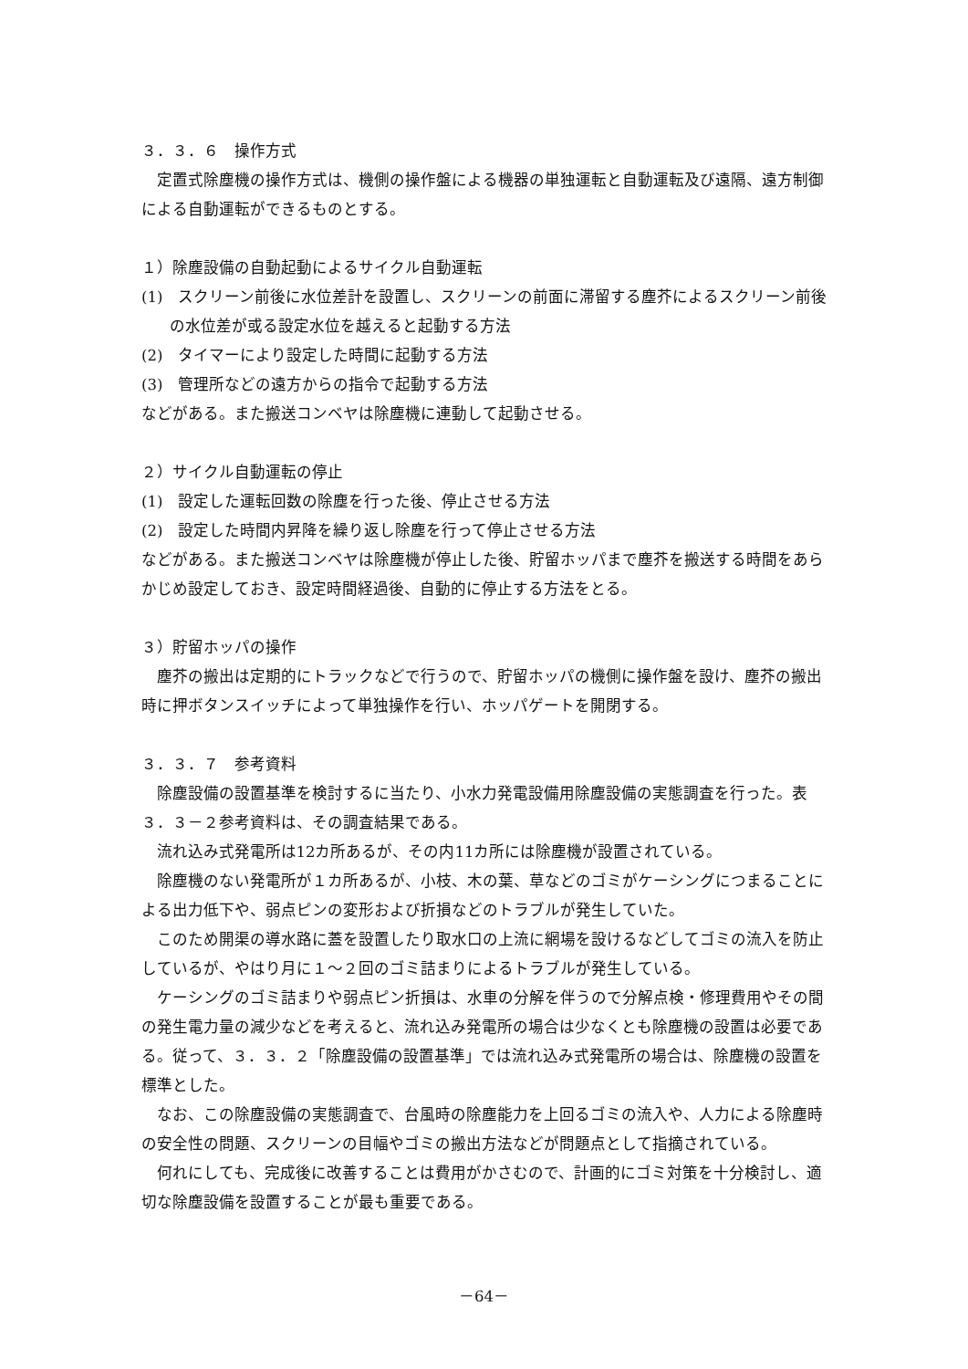３．３．６　操作方式
定置式除塵機の操作方式は、機側の操作盤による機器の単独運転と自動運転及び遠隔、遠方制御による自動運転ができるものとする。
１）除塵設備の自動起動によるサイクル自動運転
(1)　スクリーン前後に水位差計を設置し、スクリーンの前面に滞留する塵芥によるスクリーン前後の水位差が或る設定水位を越えると起動する方法
(2)　タイマーにより設定した時間に起動する方法
(3)　管理所などの遠方からの指令で起動する方法
などがある。また搬送コンベヤは除塵機に連動して起動させる。
２）サイクル自動運転の停止
(1)　設定した運転回数の除塵を行った後、停止させる方法
(2)　設定した時間内昇降を繰り返し除塵を行って停止させる方法
などがある。また搬送コンベヤは除塵機が停止した後、貯留ホッパまで塵芥を搬送する時間をあらかじめ設定しておき、設定時間経過後、自動的に停止する方法をとる。
３）貯留ホッパの操作
塵芥の搬出は定期的にトラックなどで行うので、貯留ホッパの機側に操作盤を設け、塵芥の搬出時に押ボタンスイッチによって単独操作を行い、ホッパゲートを開閉する。
３．３．７　参考資料
除塵設備の設置基準を検討するに当たり、小水力発電設備用除塵設備の実態調査を行った。表３．３－２参考資料は、その調査結果である。
流れ込み式発電所は12カ所あるが、その内11カ所には除塵機が設置されている。
除塵機のない発電所が１カ所あるが、小枝、木の葉、草などのゴミがケーシングにつまることによる出力低下や、弱点ピンの変形および折損などのトラブルが発生していた。
このため開渠の導水路に蓋を設置したり取水口の上流に網場を設けるなどしてゴミの流入を防止しているが、やはり月に１～２回のゴミ詰まりによるトラブルが発生している。
ケーシングのゴミ詰まりや弱点ピン折損は、水車の分解を伴うので分解点検・修理費用やその間の発生電力量の減少などを考えると、流れ込み発電所の場合は少なくとも除塵機の設置は必要である。従って、３．３．２「除塵設備の設置基準」では流れ込み式発電所の場合は、除塵機の設置を標準とした。
なお、この除塵設備の実態調査で、台風時の除塵能力を上回るゴミの流入や、人力による除塵時の安全性の問題、スクリーンの目幅やゴミの搬出方法などが問題点として指摘されている。
何れにしても、完成後に改善することは費用がかさむので、計画的にゴミ対策を十分検討し、適切な除塵設備を設置することが最も重要である。
－64－